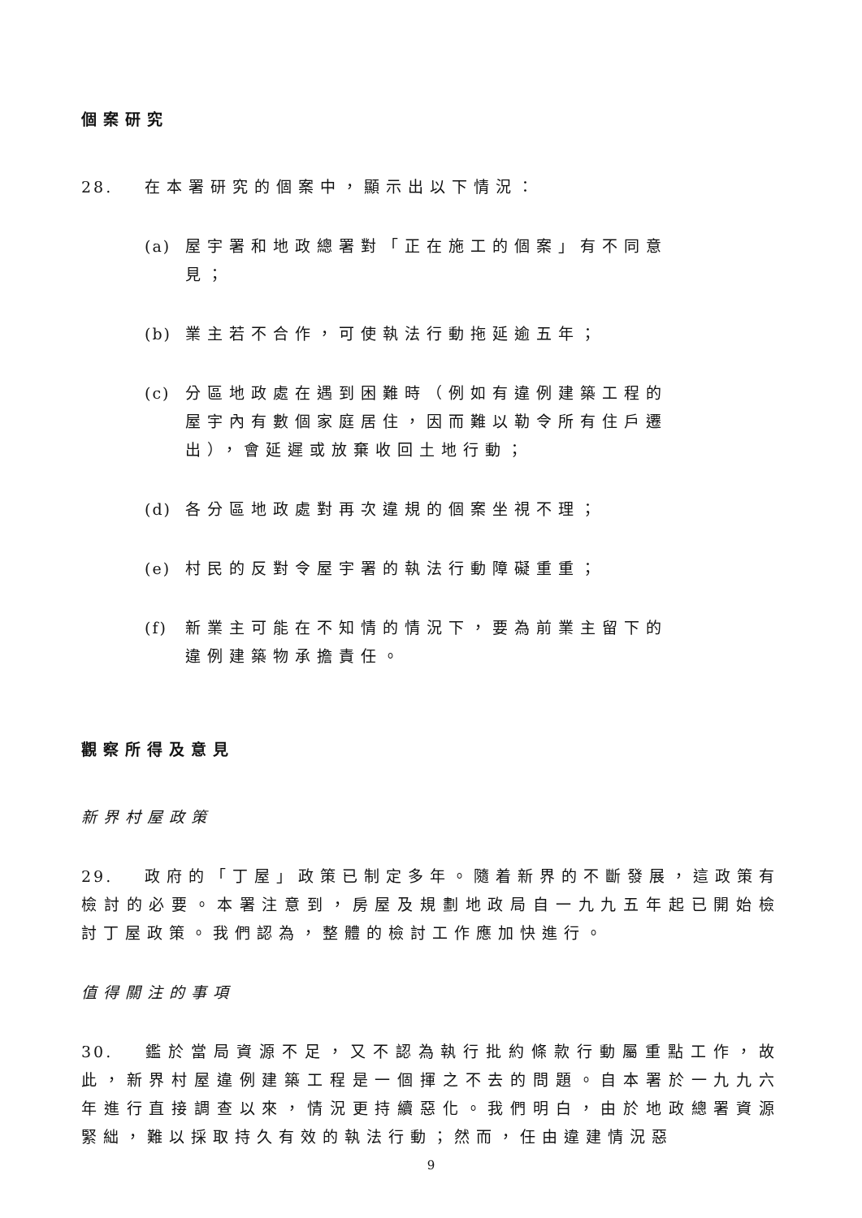個案研究
28. 在本署研究的個案中，顯示出以下情況：
(a) 屋宇署和地政總署對「正在施工的個案」有不同意見；
(b) 業主若不合作，可使執法行動拖延逾五年；
(c) 分區地政處在遇到困難時（例如有違例建築工程的屋宇內有數個家庭居住，因而難以勒令所有住戶遷出），會延遲或放棄收回土地行動；
(d) 各分區地政處對再次違規的個案坐視不理；
(e) 村民的反對令屋宇署的執法行動障礙重重；
(f) 新業主可能在不知情的情況下，要為前業主留下的違例建築物承擔責任。
觀察所得及意見
新界村屋政策
29. 政府的「丁屋」政策已制定多年。隨着新界的不斷發展，這政策有檢討的必要。本署注意到，房屋及規劃地政局自一九九五年起已開始檢討丁屋政策。我們認為，整體的檢討工作應加快進行。
值得關注的事項
30. 鑑於當局資源不足，又不認為執行批約條款行動屬重點工作，故此，新界村屋違例建築工程是一個揮之不去的問題。自本署於一九九六年進行直接調查以來，情況更持續惡化。我們明白，由於地政總署資源緊絀，難以採取持久有效的執法行動；然而，任由違建情況惡
9